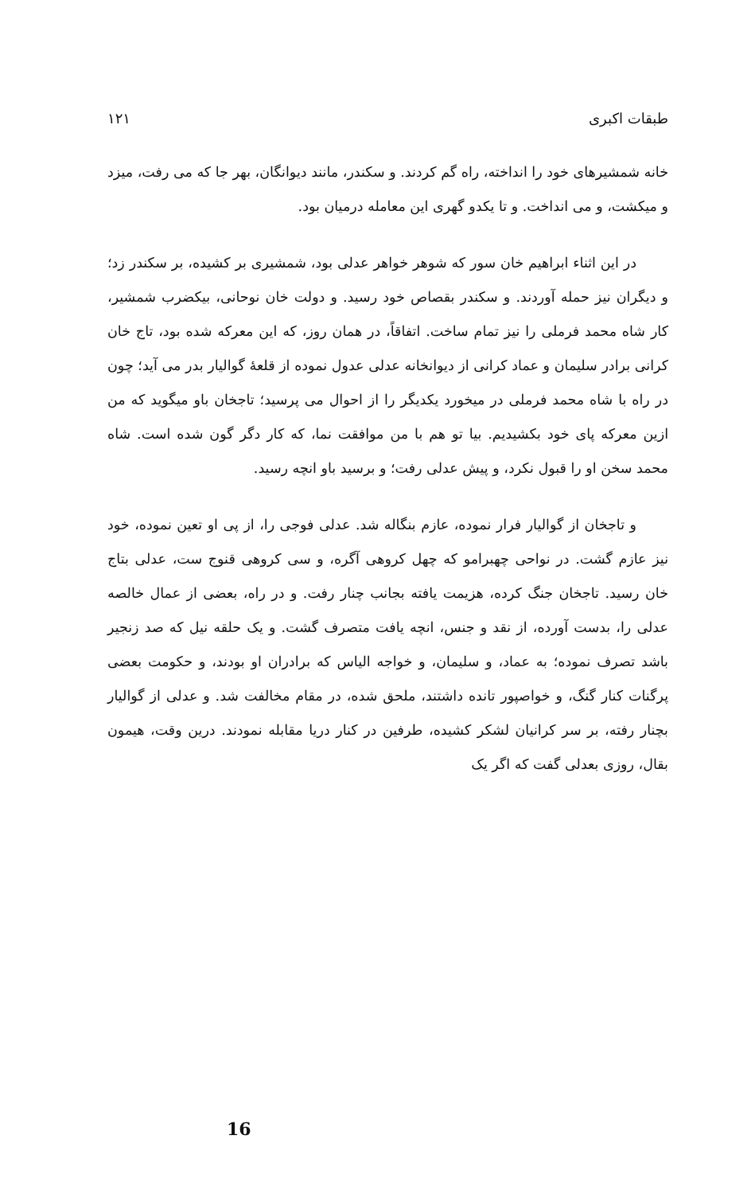طبقات اکبری ۱۲۱
خانه شمشیرهای خود را انداخته، راه گم کردند. و سکندر، مانند دیوانگان، بهر جا که می رفت، میزد و میکشت، و می انداخت. و تا یکدو گهری این معامله درمیان بود.
در این اثناء ابراهیم خان سور که شوهر خواهر عدلی بود، شمشیری بر کشیده، بر سکندر زد؛ و دیگران نیز حمله آوردند. و سکندر بقصاص خود رسید. و دولت خان نوحانی، بیکضرب شمشیر، کار شاه محمد فرملی را نیز تمام ساخت. اتفاقاً، در همان روز، که این معرکه شده بود، تاج خان کرانی برادر سلیمان و عماد کرانی از دیوانخانه عدلی عدول نموده از قلعهٔ گوالیار بدر می آید؛ چون در راه با شاه محمد فرملی در میخورد یکدیگر را از احوال می پرسید؛ تاجخان باو میگوید که من ازین معرکه پای خود بکشیدیم. بیا تو هم با من موافقت نما، که کار دگر گون شده است. شاه محمد سخن او را قبول نکرد، و پیش عدلی رفت؛ و برسید باو انچه رسید.
و تاجخان از گوالیار فرار نموده، عازم بنگاله شد. عدلی فوجی را، از پی او تعین نموده، خود نیز عازم گشت. در نواحی چهبرامو که چهل کروهی آگره، و سی کروهی قنوج ست، عدلی بتاج خان رسید. تاجخان جنگ کرده، هزیمت یافته بجانب چنار رفت. و در راه، بعضی از عمال خالصه عدلی را، بدست آورده، از نقد و جنس، انچه یافت متصرف گشت. و یک حلقه نیل که صد زنجیر باشد تصرف نموده؛ به عماد، و سلیمان، و خواجه الیاس که برادران او بودند، و حکومت بعضی پرگنات کنار گنگ، و خواصپور تانده داشتند، ملحق شده، در مقام مخالفت شد. و عدلی از گوالیار بچنار رفته، بر سر کرانیان لشکر کشیده، طرفین در کنار دریا مقابله نمودند. درین وقت، هیمون بقال، روزی بعدلی گفت که اگر یک
16